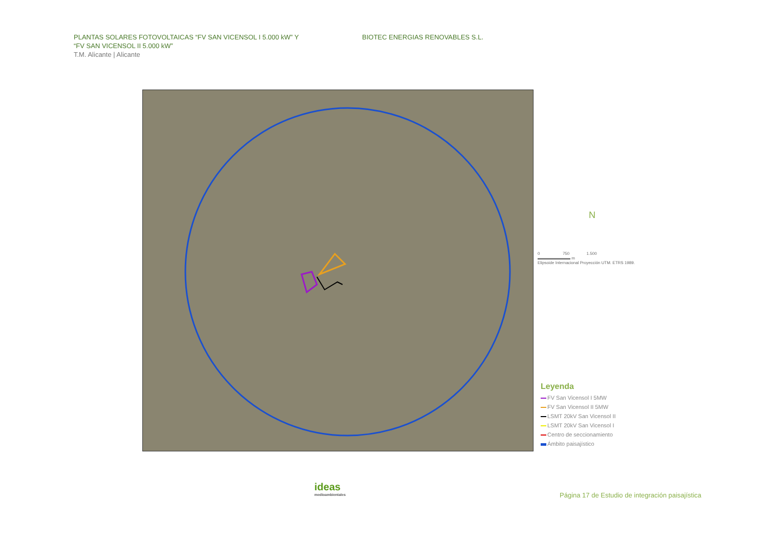PLANTAS SOLARES FOTOVOLTAICAS “FV SAN VICENSOL I 5.000 kW” Y
“FV SAN VICENSOL II 5.000 kW”
T.M. Alicante | Alicante
BIOTEC ENERGIAS RENOVABLES S.L.
N
0 750 1.500
▬▬▬▬▬▬▬▬ m
Elipsoide Internacional Proyección UTM. ETRS 1989.
Leyenda
FV San Vicensol I 5MW
FV San Vicensol II 5MW
LSMT 20kV San Vicensol II
LSMT 20kV San Vicensol I
Centro de seccionamiento
Ámbito paisajístico
ideas
medioambientales
Página 17 de Estudio de integración paisajística